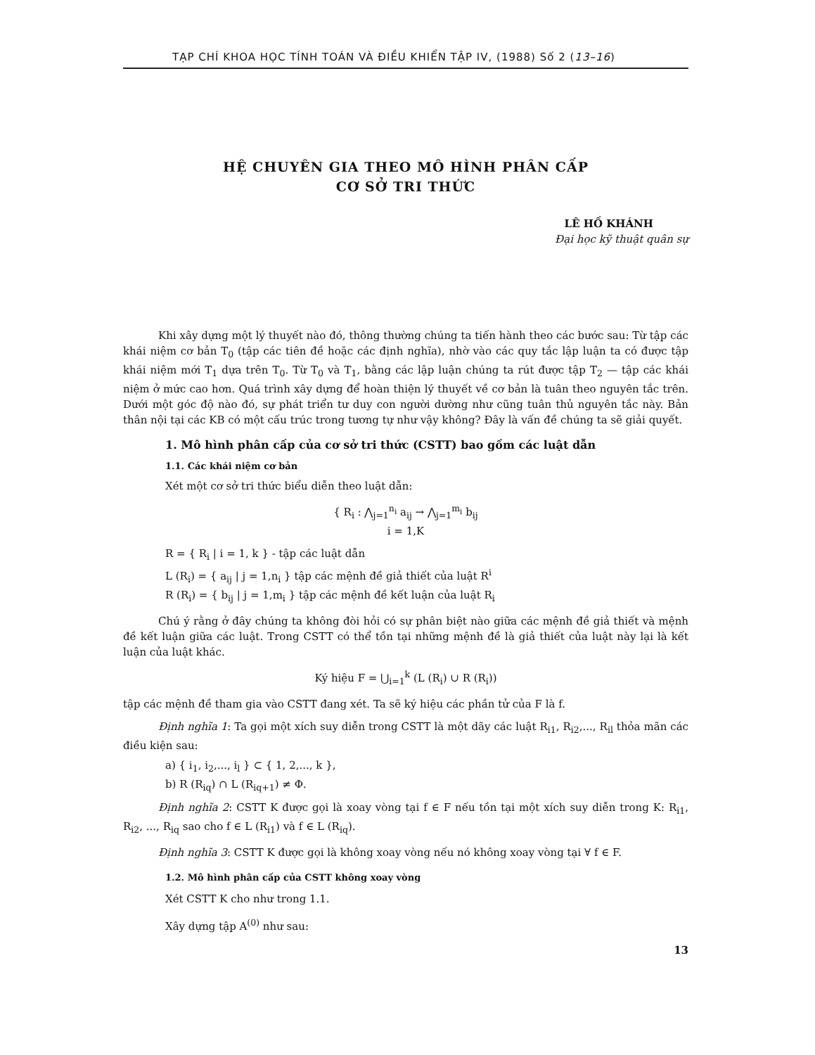TẠP CHÍ KHOA HỌC TÍNH TOÁN VÀ ĐIỀU KHIỂN TẬP IV, (1988) Số 2 (13–16)
HỆ CHUYÊN GIA THEO MÔ HÌNH PHÂN CẤP
CƠ SỞ TRI THỨC
LÊ HỒ KHÁNH
Đại học kỹ thuật quân sự
Khi xây dựng một lý thuyết nào đó, thông thường chúng ta tiến hành theo các bước sau: Từ tập các khái niệm cơ bản T<sub>0</sub> (tập các tiên đề hoặc các định nghĩa), nhờ vào các quy tắc lập luận ta có được tập khái niệm mới T<sub>1</sub> dựa trên T<sub>0</sub>. Từ T<sub>0</sub> và T<sub>1</sub>, bằng các lập luận chúng ta rút được tập T<sub>2</sub> — tập các khái niệm ở mức cao hơn. Quá trình xây dựng để hoàn thiện lý thuyết về cơ bản là tuân theo nguyên tắc trên. Dưới một góc độ nào đó, sự phát triển tư duy con người dường như cũng tuân thủ nguyên tắc này. Bản thân nội tại các KB có một cấu trúc trong tương tự như vậy không? Đây là vấn đề chúng ta sẽ giải quyết.
1. Mô hình phân cấp của cơ sở tri thức (CSTT) bao gồm các luật dẫn
1.1. Các khái niệm cơ bản
Xét một cơ sở tri thức biểu diễn theo luật dẫn:
{ R<sub>i</sub> : ⋀<sub>j=1</sub><sup>n<sub>i</sub></sup> a<sub>ij</sub> → ⋀<sub>j=1</sub><sup>m<sub>i</sub></sup> b<sub>ij</sub>
i = 1,K
R = { R<sub>i</sub> | i = 1, k } - tập các luật dẫn
L (R<sub>i</sub>) = { a<sub>ij</sub> | j = 1,n<sub>i</sub> } tập các mệnh đề giả thiết của luật R<sup>i</sup>
R (R<sub>i</sub>) = { b<sub>ij</sub> | j = 1,m<sub>i</sub> } tập các mệnh đề kết luận của luật R<sub>i</sub>
Chú ý rằng ở đây chúng ta không đòi hỏi có sự phân biệt nào giữa các mệnh đề giả thiết và mệnh đề kết luận giữa các luật. Trong CSTT có thể tồn tại những mệnh đề là giả thiết của luật này lại là kết luận của luật khác.
Ký hiệu F = ⋃<sub>i=1</sub><sup>k</sup> (L (R<sub>i</sub>) ∪ R (R<sub>i</sub>))
tập các mệnh đề tham gia vào CSTT đang xét. Ta sẽ ký hiệu các phần tử của F là f.
Định nghĩa 1: Ta gọi một xích suy diễn trong CSTT là một dãy các luật R<sub>i1</sub>, R<sub>i2</sub>,..., R<sub>il</sub> thỏa mãn các điều kiện sau:
a) { i<sub>1</sub>, i<sub>2</sub>,..., i<sub>l</sub> } ⊂ { 1, 2,..., k },
b) R (R<sub>iq</sub>) ∩ L (R<sub>iq+1</sub>) ≠ Φ.
Định nghĩa 2: CSTT K được gọi là xoay vòng tại f ∈ F nếu tồn tại một xích suy diễn trong K: R<sub>i1</sub>, R<sub>i2</sub>, ..., R<sub>iq</sub> sao cho f ∈ L (R<sub>i1</sub>) và f ∈ L (R<sub>iq</sub>).
Định nghĩa 3: CSTT K được gọi là không xoay vòng nếu nó không xoay vòng tại ∀ f ∈ F.
1.2. Mô hình phân cấp của CSTT không xoay vòng
Xét CSTT K cho như trong 1.1.
Xây dựng tập A<sup>(0)</sup> như sau:
13